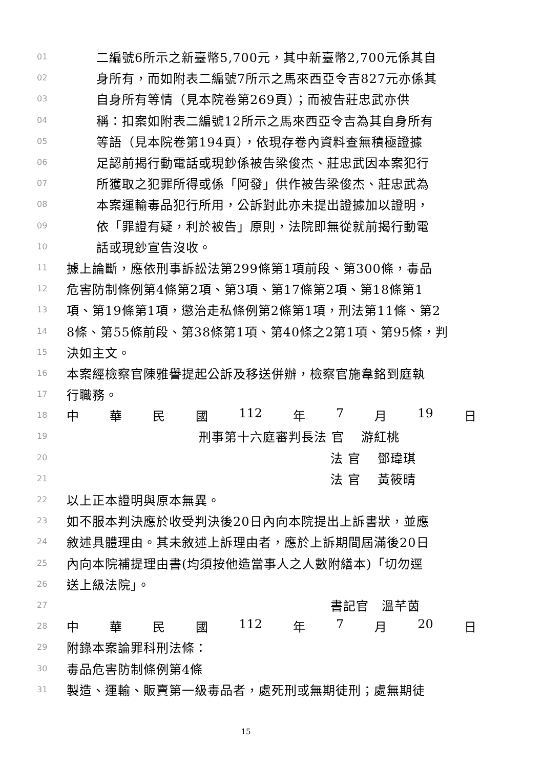01 二編號6所示之新臺幣5,700元，其中新臺幣2,700元係其自
02 身所有，而如附表二編號7所示之馬來西亞令吉827元亦係其
03 自身所有等情（見本院卷第269頁）；而被告莊忠武亦供
04 稱：扣案如附表二編號12所示之馬來西亞令吉為其自身所有
05 等語（見本院卷第194頁），依現存卷內資料查無積極證據
06 足認前揭行動電話或現鈔係被告梁俊杰、莊忠武因本案犯行
07 所獲取之犯罪所得或係「阿發」供作被告梁俊杰、莊忠武為
08 本案運輸毒品犯行所用，公訴對此亦未提出證據加以證明，
09 依「罪證有疑，利於被告」原則，法院即無從就前揭行動電
10 話或現鈔宣告沒收。
11 據上論斷，應依刑事訴訟法第299條第1項前段、第300條，毒品
12 危害防制條例第4條第2項、第3項、第17條第2項、第18條第1
13 項、第19條第1項，懲治走私條例第2條第1項，刑法第11條、第2
14 8條、第55條前段、第38條第1項、第40條之2第1項、第95條，判
15 決如主文。
16 本案經檢察官陳雅譽提起公訴及移送併辦，檢察官施韋銘到庭執
17 行職務。
18 中 華 民 國 112 年 7 月 19 日
19 刑事第十六庭審判長法 官　 游紅桃
20 法 官　 鄧瑋琪
21 法 官　 黃筱晴
22 以上正本證明與原本無異。
23 如不服本判決應於收受判決後20日內向本院提出上訴書狀，並應
24 敘述具體理由。其未敘述上訴理由者，應於上訴期間屆滿後20日
25 內向本院補提理由書(均須按他造當事人之人數附繕本)「切勿逕
26 送上級法院」。
27 書記官　溫芊茵
28 中 華 民 國 112 年 7 月 20 日
29 附錄本案論罪科刑法條：
30 毒品危害防制條例第4條
31 製造、運輸、販賣第一級毒品者，處死刑或無期徒刑；處無期徒
15